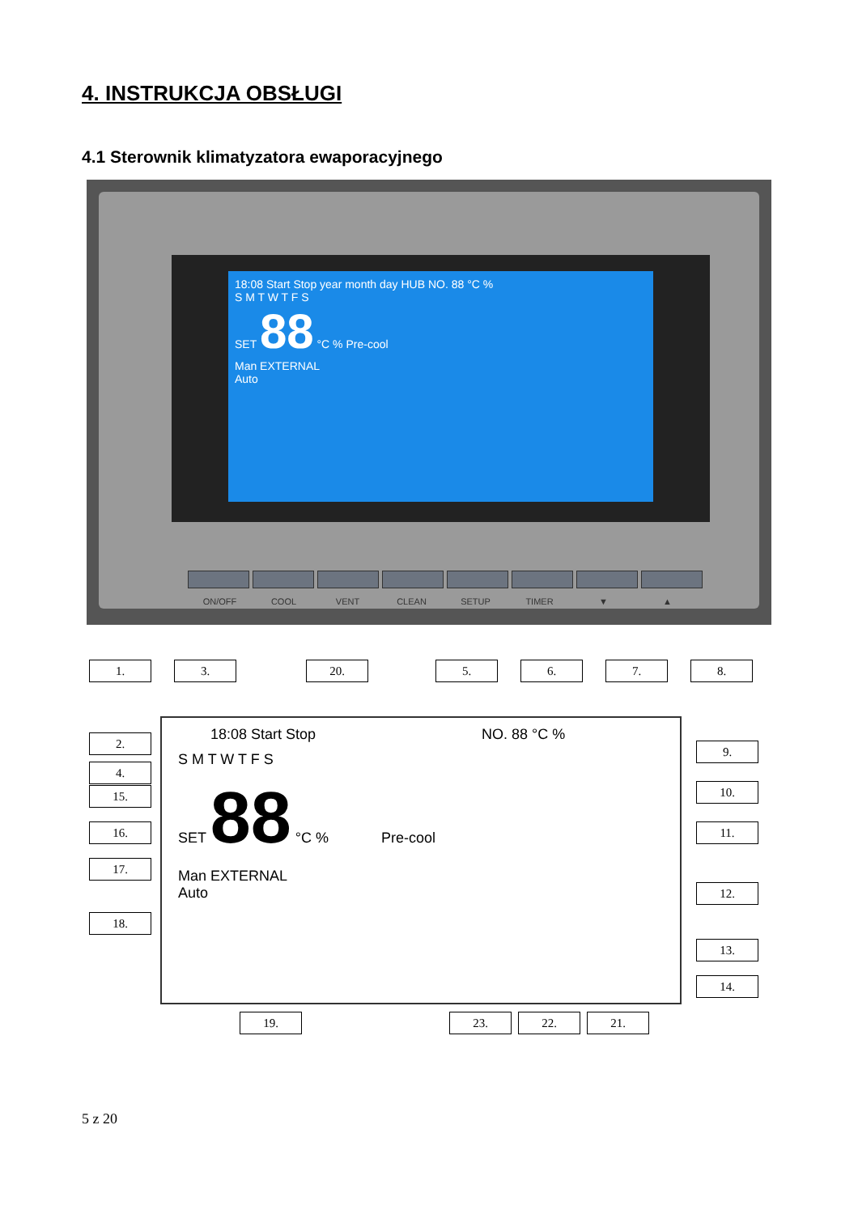4. INSTRUKCJA OBSŁUGI
4.1 Sterownik klimatyzatora ewaporacyjnego
18:08 Start Stop year month day HUB NO. 88 °C %
S M T W T F S
SET 88 °C % Pre-cool
Man EXTERNAL
Auto
ON/OFF COOL VENT CLEAN SETUP TIMER ▼ ▲
1. 3. 20. 5. 6. 7. 8.
2.
4.
15.
16.
17.
18.
9.
10.
11.
12.
13.
14.
19. 23. 22. 21.
18:08 Start Stop NO. 88 °C %
S M T W T F S
SET 88 °C % Pre-cool
Man EXTERNAL
Auto
5 z 20